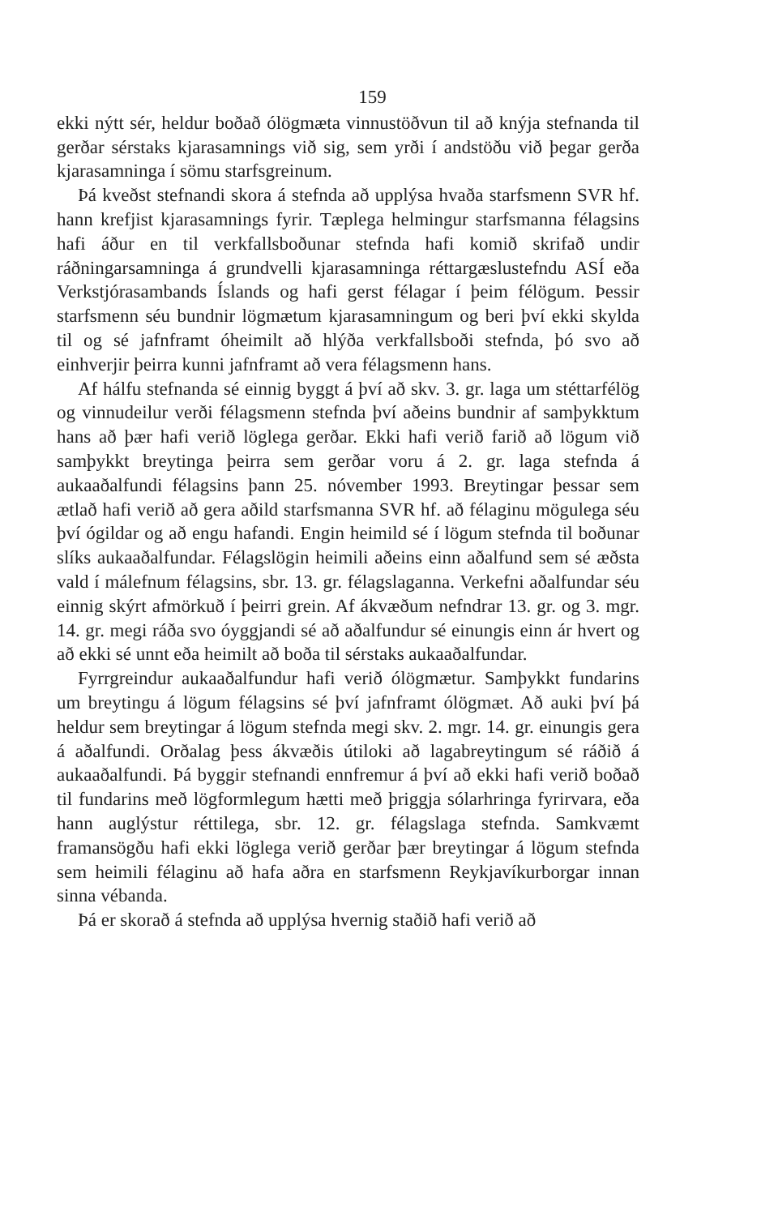159
ekki nýtt sér, heldur boðað ólögmæta vinnustöðvun til að knýja stefnanda til gerðar sérstaks kjarasamnings við sig, sem yrði í andstöðu við þegar gerða kjarasamninga í sömu starfsgreinum.
Þá kveðst stefnandi skora á stefnda að upplýsa hvaða starfsmenn SVR hf. hann krefjist kjarasamnings fyrir. Tæplega helmingur starfsmanna félagsins hafi áður en til verkfallsboðunar stefnda hafi komið skrifað undir ráðningarsamninga á grundvelli kjarasamninga réttargæslustefndu ASÍ eða Verkstjórasambands Íslands og hafi gerst félagar í þeim félögum. Þessir starfsmenn séu bundnir lögmætum kjarasamningum og beri því ekki skylda til og sé jafnframt óheimilt að hlýða verkfallsboði stefnda, þó svo að einhverjir þeirra kunni jafnframt að vera félagsmenn hans.
Af hálfu stefnanda sé einnig byggt á því að skv. 3. gr. laga um stéttarfélög og vinnudeilur verði félagsmenn stefnda því aðeins bundnir af samþykktum hans að þær hafi verið löglega gerðar. Ekki hafi verið farið að lögum við samþykkt breytinga þeirra sem gerðar voru á 2. gr. laga stefnda á aukaaðalfundi félagsins þann 25. nóvember 1993. Breytingar þessar sem ætlað hafi verið að gera aðild starfsmanna SVR hf. að félaginu mögulega séu því ógildar og að engu hafandi. Engin heimild sé í lögum stefnda til boðunar slíks aukaaðalfundar. Félagslögin heimili aðeins einn aðalfund sem sé æðsta vald í málefnum félagsins, sbr. 13. gr. félagslaganna. Verkefni aðalfundar séu einnig skýrt afmörkuð í þeirri grein. Af ákvæðum nefndrar 13. gr. og 3. mgr. 14. gr. megi ráða svo óyggjandi sé að aðalfundur sé einungis einn ár hvert og að ekki sé unnt eða heimilt að boða til sérstaks aukaaðalfundar.
Fyrrgreindur aukaaðalfundur hafi verið ólögmætur. Samþykkt fundarins um breytingu á lögum félagsins sé því jafnframt ólögmæt. Að auki því þá heldur sem breytingar á lögum stefnda megi skv. 2. mgr. 14. gr. einungis gera á aðalfundi. Orðalag þess ákvæðis útiloki að lagabreytingum sé ráðið á aukaaðalfundi. Þá byggir stefnandi ennfremur á því að ekki hafi verið boðað til fundarins með lögformlegum hætti með þriggja sólarhringa fyrirvara, eða hann auglýstur réttilega, sbr. 12. gr. félagslaga stefnda. Samkvæmt framansögðu hafi ekki löglega verið gerðar þær breytingar á lögum stefnda sem heimili félaginu að hafa aðra en starfsmenn Reykjavíkurborgar innan sinna vébanda.
Þá er skorað á stefnda að upplýsa hvernig staðið hafi verið að